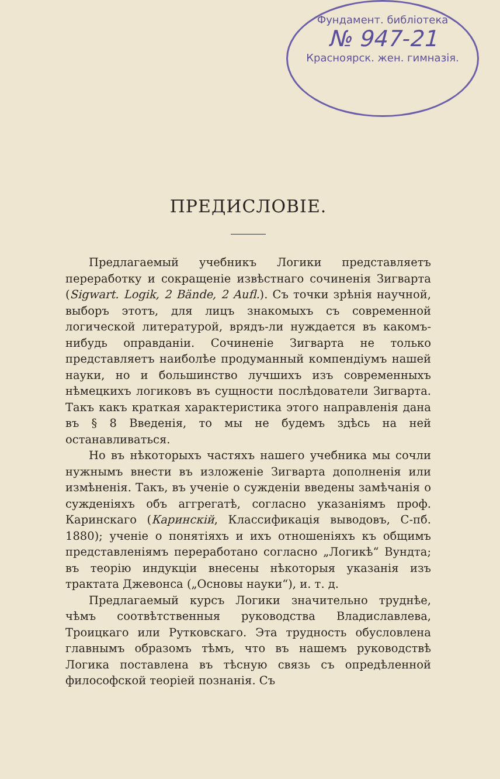Фундамент. библіотека
№ 947-21
Красноярск. жен. гимназія.
ПРЕДИСЛОВІЕ.
Предлагаемый учебникъ Логики представляетъ переработку и сокращеніе извѣстнаго сочиненія Зигварта (Sigwart. Logik, 2 Bände, 2 Aufl.). Съ точки зрѣнія научной, выборъ этотъ, для лицъ знакомыхъ съ современной логической литературой, врядъ-ли нуждается въ какомъ-нибудь оправданіи. Сочиненіе Зигварта не только представляетъ наиболѣе продуманный компендіумъ нашей науки, но и большинство лучшихъ изъ современныхъ нѣмецкихъ логиковъ въ сущности послѣдователи Зигварта. Такъ какъ краткая характеристика этого направленія дана въ § 8 Введенія, то мы не будемъ здѣсь на ней останавливаться.
Но въ нѣкоторыхъ частяхъ нашего учебника мы сочли нужнымъ внести въ изложеніе Зигварта дополненія или измѣненія. Такъ, въ ученіе о сужденіи введены замѣчанія о сужденіяхъ объ аггрегатѣ, согласно указаніямъ проф. Каринскаго (Каринскій, Классификація выводовъ, С-пб. 1880); ученіе о понятіяхъ и ихъ отношеніяхъ къ общимъ представленіямъ переработано согласно „Логикѣ“ Вундта; въ теорію индукціи внесены нѣкоторыя указанія изъ трактата Джевонса („Основы науки“), и. т. д.
Предлагаемый курсъ Логики значительно труднѣе, чѣмъ соотвѣтственныя руководства Владиславлева, Троицкаго или Рутковскаго. Эта трудность обусловлена главнымъ образомъ тѣмъ, что въ нашемъ руководствѣ Логика поставлена въ тѣсную связь съ опредѣленной философской теоріей познанія. Съ